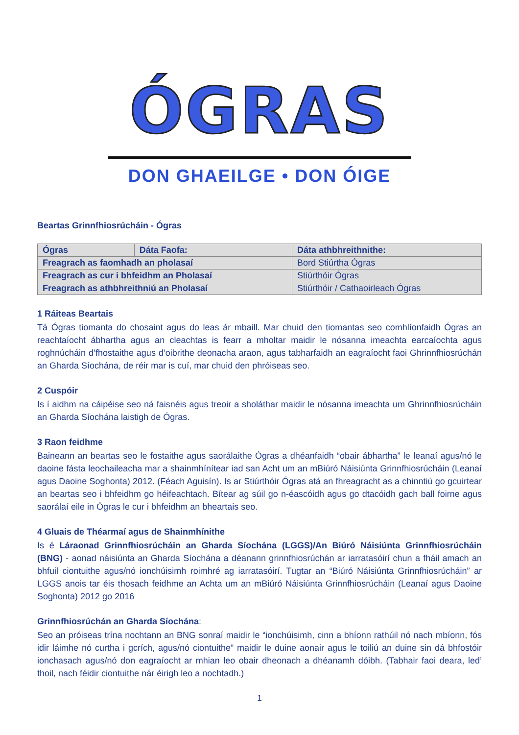ÓGRAS
DON GHAEILGE • DON ÓIGE
Beartas Grinnfhiosrúcháin - Ógras
| Ógras | Dáta Faofa: | Dáta athbhreithnithe: |
| --- | --- | --- |
| Freagrach as faomhadh an pholasaí | | Bord Stiúrtha Ógras |
| Freagrach as cur i bhfeidhm an Pholasaí | | Stiúrthóir Ógras |
| Freagrach as athbhreithniú an Pholasaí | | Stiúrthóir / Cathaoirleach Ógras |
1 Ráiteas Beartais
Tá Ógras tiomanta do chosaint agus do leas ár mbaill. Mar chuid den tiomantas seo comhlíonfaidh Ógras an reachtaíocht ábhartha agus an cleachtas is fearr a mholtar maidir le nósanna imeachta earcaíochta agus roghnúcháin d’fhostaithe agus d’oibrithe deonacha araon, agus tabharfaidh an eagraíocht faoi Ghrinnfhiosrúchán an Gharda Síochána, de réir mar is cuí, mar chuid den phróiseas seo.
2 Cuspóir
Is í aidhm na cáipéise seo ná faisnéis agus treoir a sholáthar maidir le nósanna imeachta um Ghrinnfhiosrúcháin an Gharda Síochána laistigh de Ógras.
3 Raon feidhme
Baineann an beartas seo le fostaithe agus saorálaithe Ógras a dhéanfaidh “obair ábhartha” le leanaí agus/nó le daoine fásta leochaileacha mar a shainmhínítear iad san Acht um an mBiúró Náisiúnta Grinnfhiosrúcháin (Leanaí agus Daoine Soghonta) 2012. (Féach Aguisín). Is ar Stiúrthóir Ógras atá an fhreagracht as a chinntiú go gcuirtear an beartas seo i bhfeidhm go héifeachtach. Bítear ag súil go n-éascóidh agus go dtacóidh gach ball foirne agus saorálaí eile in Ógras le cur i bhfeidhm an bheartais seo.
4 Gluais de Théarmaí agus de Shainmhínithe
Is é Láraonad Grinnfhiosrúcháin an Gharda Síochána (LGGS)/An Biúró Náisiúnta Grinnfhiosrúcháin (BNG) - aonad náisiúnta an Gharda Síochána a déanann grinnfhiosrúchán ar iarratasóirí chun a fháil amach an bhfuil ciontuithe agus/nó ionchúisimh roimhré ag iarratasóirí. Tugtar an “Biúró Náisiúnta Grinnfhiosrúcháin” ar LGGS anois tar éis thosach feidhme an Achta um an mBiúró Náisiúnta Grinnfhiosrúcháin (Leanaí agus Daoine Soghonta) 2012 go 2016
Grinnfhiosrúchán an Gharda Síochána:
Seo an próiseas trína nochtann an BNG sonraí maidir le “ionchúisimh, cinn a bhíonn rathúil nó nach mbíonn, fós idir láimhe nó curtha i gcrích, agus/nó ciontuithe” maidir le duine aonair agus le toiliú an duine sin dá bhfostóir ionchasach agus/nó don eagraíocht ar mhian leo obair dheonach a dhéanamh dóibh. (Tabhair faoi deara, led’ thoil, nach féidir ciontuithe nár éirigh leo a nochtadh.)
1